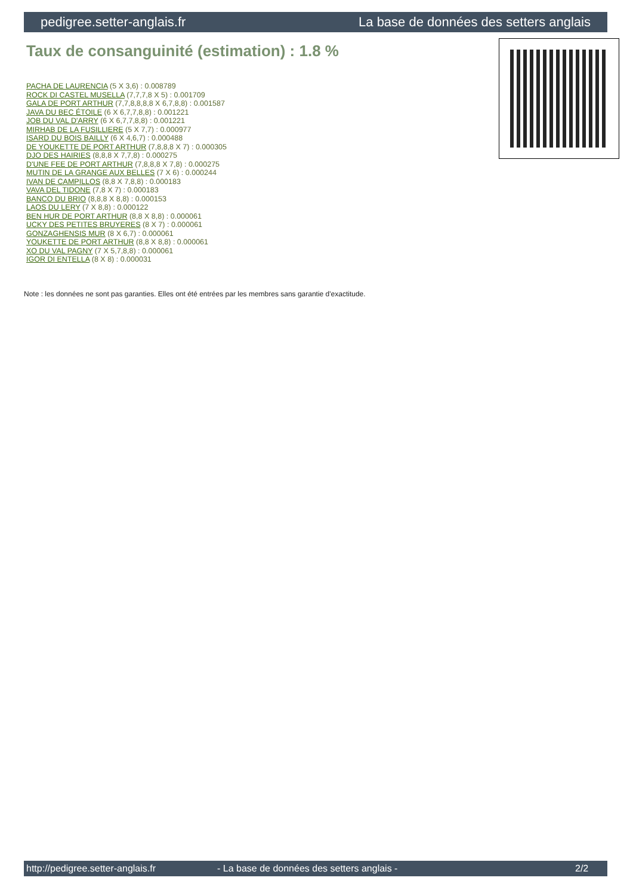pedigree.setter-anglais.fr La base de données des setters anglais
Taux de consanguinité (estimation) : 1.8 %
PACHA DE LAURENCIA (5 X 3,6) : 0.008789
ROCK DI CASTEL MUSELLA (7,7,7,8 X 5) : 0.001709
GALA DE PORT ARTHUR (7,7,8,8,8,8 X 6,7,8,8) : 0.001587
JAVA DU BEC ÉTOILE (6 X 6,7,7,8,8) : 0.001221
JOB DU VAL D'ARRY (6 X 6,7,7,8,8) : 0.001221
MIRHAB DE LA FUSILLIERE (5 X 7,7) : 0.000977
ISARD DU BOIS BAILLY (6 X 4,6,7) : 0.000488
DE YOUKETTE DE PORT ARTHUR (7,8,8,8 X 7) : 0.000305
DJO DES HAIRIES (8,8,8 X 7,7,8) : 0.000275
D'UNE FEE DE PORT ARTHUR (7,8,8,8 X 7,8) : 0.000275
MUTIN DE LA GRANGE AUX BELLES (7 X 6) : 0.000244
IVAN DE CAMPILLOS (8,8 X 7,8,8) : 0.000183
VAVA DEL TIDONE (7,8 X 7) : 0.000183
BANCO DU BRIO (8,8,8 X 8,8) : 0.000153
LAOS DU LERY (7 X 8,8) : 0.000122
BEN HUR DE PORT ARTHUR (8,8 X 8,8) : 0.000061
UCKY DES PETITES BRUYERES (8 X 7) : 0.000061
GONZAGHENSIS MUR (8 X 6,7) : 0.000061
YOUKETTE DE PORT ARTHUR (8,8 X 8,8) : 0.000061
XO DU VAL PAGNY (7 X 5,7,8,8) : 0.000061
IGOR DI ENTELLA (8 X 8) : 0.000031
Note : les données ne sont pas garanties. Elles ont été entrées par les membres sans garantie d'exactitude.
http://pedigree.setter-anglais.fr - La base de données des setters anglais - 2/2